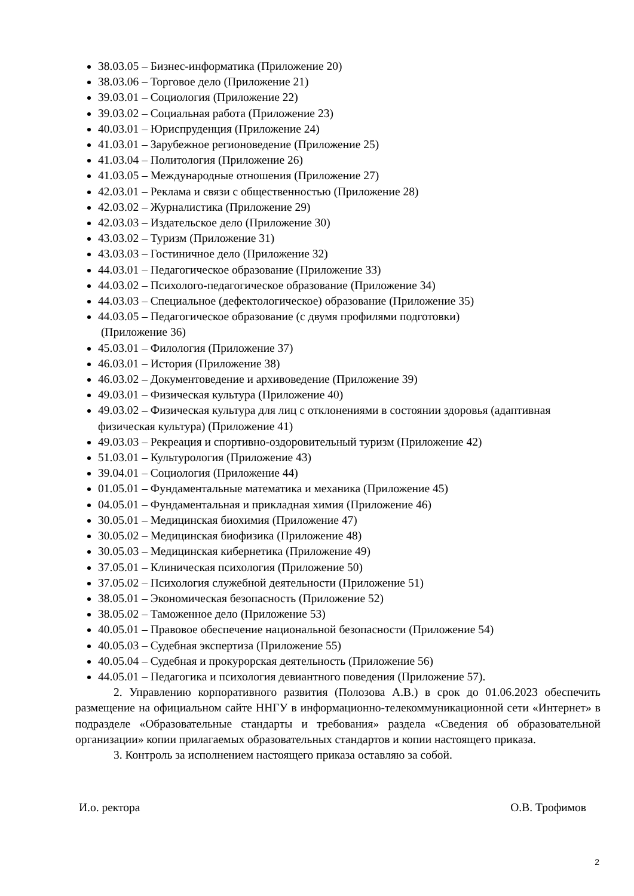38.03.05 – Бизнес-информатика (Приложение 20)
38.03.06 – Торговое дело (Приложение 21)
39.03.01 – Социология (Приложение 22)
39.03.02 – Социальная работа (Приложение 23)
40.03.01 – Юриспруденция (Приложение 24)
41.03.01 – Зарубежное регионоведение (Приложение 25)
41.03.04 – Политология (Приложение 26)
41.03.05 – Международные отношения (Приложение 27)
42.03.01 – Реклама и связи с общественностью (Приложение 28)
42.03.02 – Журналистика (Приложение 29)
42.03.03 – Издательское дело (Приложение 30)
43.03.02 – Туризм (Приложение 31)
43.03.03 – Гостиничное дело (Приложение 32)
44.03.01 – Педагогическое образование (Приложение 33)
44.03.02 – Психолого-педагогическое образование (Приложение 34)
44.03.03 – Специальное (дефектологическое) образование (Приложение 35)
44.03.05 – Педагогическое образование (с двумя профилями подготовки)
(Приложение 36)
45.03.01 – Филология (Приложение 37)
46.03.01 – История (Приложение 38)
46.03.02 – Документоведение и архивоведение (Приложение 39)
49.03.01 – Физическая культура (Приложение 40)
49.03.02 – Физическая культура для лиц с отклонениями в состоянии здоровья (адаптивная физическая культура) (Приложение 41)
49.03.03 – Рекреация и спортивно-оздоровительный туризм (Приложение 42)
51.03.01 – Культурология (Приложение 43)
39.04.01 – Социология (Приложение 44)
01.05.01 – Фундаментальные математика и механика (Приложение 45)
04.05.01 – Фундаментальная и прикладная химия (Приложение 46)
30.05.01 – Медицинская биохимия (Приложение 47)
30.05.02 – Медицинская биофизика (Приложение 48)
30.05.03 – Медицинская кибернетика (Приложение 49)
37.05.01 – Клиническая психология (Приложение 50)
37.05.02 – Психология служебной деятельности (Приложение 51)
38.05.01 – Экономическая безопасность (Приложение 52)
38.05.02 – Таможенное дело (Приложение 53)
40.05.01 – Правовое обеспечение национальной безопасности (Приложение 54)
40.05.03 – Судебная экспертиза (Приложение 55)
40.05.04 – Судебная и прокурорская деятельность (Приложение 56)
44.05.01 – Педагогика и психология девиантного поведения (Приложение 57).
2. Управлению корпоративного развития (Полозова А.В.) в срок до 01.06.2023 обеспечить размещение на официальном сайте ННГУ в информационно-телекоммуникационной сети «Интернет» в подразделе «Образовательные стандарты и требования» раздела «Сведения об образовательной организации» копии прилагаемых образовательных стандартов и копии настоящего приказа.
3. Контроль за исполнением настоящего приказа оставляю за собой.
И.о. ректора О.В. Трофимов
2